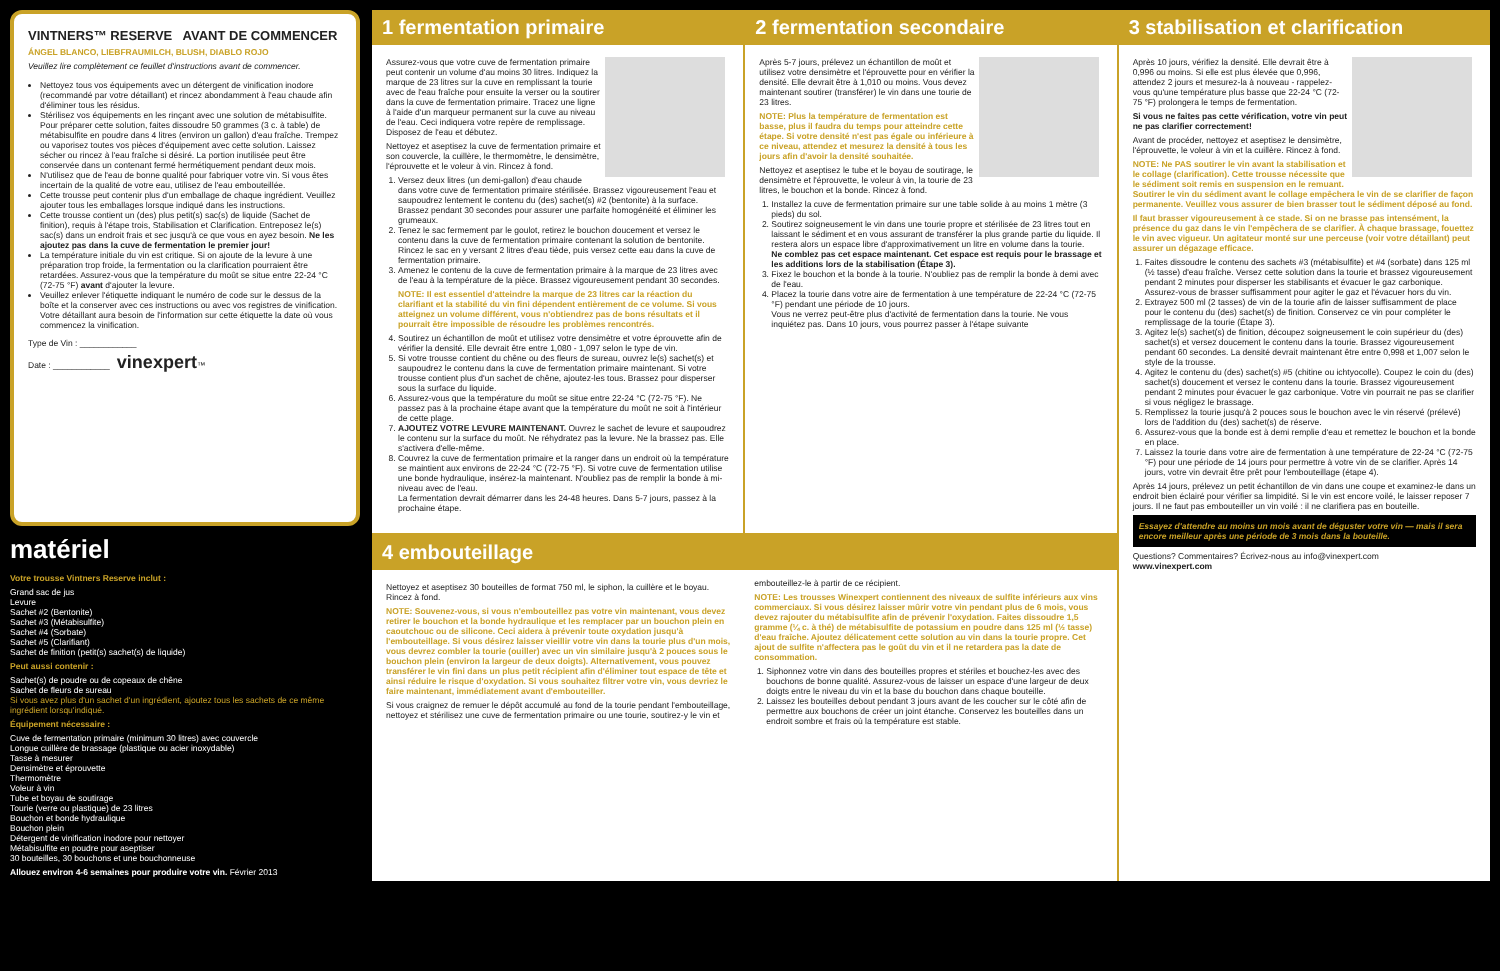VINTNERS™ RESERVE AVANT DE COMMENCER
ÁNGEL BLANCO, LIEBFRAUMILCH, BLUSH, DIABLO ROJO
Veuillez lire complètement ce feuillet d'instructions avant de commencer.
Nettoyez tous vos équipements avec un détergent de vinification inodore (recommandé par votre détaillant) et rincez abondamment à l'eau chaude afin d'éliminer tous les résidus.
Stérilisez vos équipements en les rinçant avec une solution de métabisulfite. Pour préparer cette solution, faites dissoudre 50 grammes (3 c. à table) de métabisulfite en poudre dans 4 litres (environ un gallon) d'eau fraîche. Trempez ou vaporisez toutes vos pièces d'équipement avec cette solution. Laissez sécher ou rincez à l'eau fraîche si désiré. La portion inutilisée peut être conservée dans un contenant fermé hermétiquement pendant deux mois.
N'utilisez que de l'eau de bonne qualité pour fabriquer votre vin. Si vous êtes incertain de la qualité de votre eau, utilisez de l'eau embouteillée.
Cette trousse peut contenir plus d'un emballage de chaque ingrédient. Veuillez ajouter tous les emballages lorsque indiqué dans les instructions.
Cette trousse contient un (des) plus petit(s) sac(s) de liquide (Sachet de finition), requis à l'étape trois, Stabilisation et Clarification. Entreposez le(s) sac(s) dans un endroit frais et sec jusqu'à ce que vous en ayez besoin. Ne les ajoutez pas dans la cuve de fermentation le premier jour!
La température initiale du vin est critique. Si on ajoute de la levure à une préparation trop froide, la fermentation ou la clarification pourraient être retardées. Assurez-vous que la température du moût se situe entre 22-24 °C (72-75 °F) avant d'ajouter la levure.
Veuillez enlever l'étiquette indiquant le numéro de code sur le dessus de la boîte et la conserver avec ces instructions ou avec vos registres de vinification. Votre détaillant aura besoin de l'information sur cette étiquette la date où vous commencez la vinification.
Type de Vin : ____________
Date : ____________ vinexpert™
matériel
Votre trousse Vintners Reserve inclut :
Grand sac de jus
Levure
Sachet #2 (Bentonite)
Sachet #3 (Métabisulfite)
Sachet #4 (Sorbate)
Sachet #5 (Clarifiant)
Sachet de finition (petit(s) sachet(s) de liquide)
Peut aussi contenir :
Sachet(s) de poudre ou de copeaux de chêne
Sachet de fleurs de sureau
Si vous avez plus d'un sachet d'un ingrédient, ajoutez tous les sachets de ce même ingrédient lorsqu'indiqué.
Équipement nécessaire :
Cuve de fermentation primaire (minimum 30 litres) avec couvercle
Longue cuillère de brassage (plastique ou acier inoxydable)
Tasse à mesurer
Densimètre et éprouvette
Thermomètre
Voleur à vin
Tube et boyau de soutirage
Tourie (verre ou plastique) de 23 litres
Bouchon et bonde hydraulique
Bouchon plein
Détergent de vinification inodore pour nettoyer
Métabisulfite en poudre pour aseptiser
30 bouteilles, 30 bouchons et une bouchonneuse
Allouez environ 4-6 semaines pour produire votre vin. Février 2013
1 fermentation primaire
Assurez-vous que votre cuve de fermentation primaire peut contenir un volume d'au moins 30 litres. Indiquez la marque de 23 litres sur la cuve en remplissant la tourie avec de l'eau fraîche pour ensuite la verser ou la soutirer dans la cuve de fermentation primaire. Tracez une ligne à l'aide d'un marqueur permanent sur la cuve au niveau de l'eau. Ceci indiquera votre repère de remplissage. Disposez de l'eau et débutez.
Nettoyez et aseptisez la cuve de fermentation primaire et son couvercle, la cuillère, le thermomètre, le densimètre, l'éprouvette et le voleur à vin. Rincez à fond.
1. Versez deux litres (un demi-gallon) d'eau chaude dans votre cuve de fermentation primaire stérilisée. Brassez vigoureusement l'eau et saupoudrez lentement le contenu du (des) sachet(s) #2 (bentonite) à la surface. Brassez pendant 30 secondes pour assurer une parfaite homogénéité et éliminer les grumeaux.
2. Tenez le sac fermement par le goulot, retirez le bouchon doucement et versez le contenu dans la cuve de fermentation primaire contenant la solution de bentonite. Rincez le sac en y versant 2 litres d'eau tiède, puis versez cette eau dans la cuve de fermentation primaire.
3. Amenez le contenu de la cuve de fermentation primaire à la marque de 23 litres avec de l'eau à la température de la pièce. Brassez vigoureusement pendant 30 secondes.
NOTE: Il est essentiel d'atteindre la marque de 23 litres car la réaction du clarifiant et la stabilité du vin fini dépendent entièrement de ce volume. Si vous atteignez un volume différent, vous n'obtiendrez pas de bons résultats et il pourrait être impossible de résoudre les problèmes rencontrés.
4. Soutirez un échantillon de moût et utilisez votre densimètre et votre éprouvette afin de vérifier la densité. Elle devrait être entre 1,080 - 1,097 selon le type de vin.
5. Si votre trousse contient du chêne ou des fleurs de sureau, ouvrez le(s) sachet(s) et saupoudrez le contenu dans la cuve de fermentation primaire maintenant. Si votre trousse contient plus d'un sachet de chêne, ajoutez-les tous. Brassez pour disperser sous la surface du liquide.
6. Assurez-vous que la température du moût se situe entre 22-24 °C (72-75 °F). Ne passez pas à la prochaine étape avant que la température du moût ne soit à l'intérieur de cette plage.
7. AJOUTEZ VOTRE LEVURE MAINTENANT. Ouvrez le sachet de levure et saupoudrez le contenu sur la surface du moût. Ne réhydratez pas la levure. Ne la brassez pas. Elle s'activera d'elle-même.
8. Couvrez la cuve de fermentation primaire et la ranger dans un endroit où la température se maintient aux environs de 22-24 °C (72-75 °F). Si votre cuve de fermentation utilise une bonde hydraulique, insérez-la maintenant. N'oubliez pas de remplir la bonde à mi-niveau avec de l'eau.
La fermentation devrait démarrer dans les 24-48 heures. Dans 5-7 jours, passez à la prochaine étape.
2 fermentation secondaire
Après 5-7 jours, prélevez un échantillon de moût et utilisez votre densimètre et l'éprouvette pour en vérifier la densité. Elle devrait être à 1,010 ou moins. Vous devez maintenant soutirer (transférer) le vin dans une tourie de 23 litres.
NOTE: Plus la température de fermentation est basse, plus il faudra du temps pour atteindre cette étape. Si votre densité n'est pas égale ou inférieure à ce niveau, attendez et mesurez la densité à tous les jours afin d'avoir la densité souhaitée.
Nettoyez et aseptisez le tube et le boyau de soutirage, le densimètre et l'éprouvette, le voleur à vin, la tourie de 23 litres, le bouchon et la bonde. Rincez à fond.
1. Installez la cuve de fermentation primaire sur une table solide à au moins 1 mètre (3 pieds) du sol.
2. Soutirez soigneusement le vin dans une tourie propre et stérilisée de 23 litres tout en laissant le sédiment et en vous assurant de transférer la plus grande partie du liquide. Il restera alors un espace libre d'approximativement un litre en volume dans la tourie.
Ne comblez pas cet espace maintenant. Cet espace est requis pour le brassage et les additions lors de la stabilisation (Étape 3).
3. Fixez le bouchon et la bonde à la tourie. N'oubliez pas de remplir la bonde à demi avec de l'eau.
4. Placez la tourie dans votre aire de fermentation à une température de 22-24 °C (72-75 °F) pendant une période de 10 jours.
Vous ne verrez peut-être plus d'activité de fermentation dans la tourie. Ne vous inquiétez pas. Dans 10 jours, vous pourrez passer à l'étape suivante
3 stabilisation et clarification
Après 10 jours, vérifiez la densité. Elle devrait être à 0,996 ou moins. Si elle est plus élevée que 0,996, attendez 2 jours et mesurez-la à nouveau - rappelez-vous qu'une température plus basse que 22-24 °C (72-75 °F) prolongera le temps de fermentation.
Si vous ne faites pas cette vérification, votre vin peut ne pas clarifier correctement!
Avant de procéder, nettoyez et aseptisez le densimètre, l'éprouvette, le voleur à vin et la cuillère. Rincez à fond.
NOTE: Ne PAS soutirer le vin avant la stabilisation et le collage (clarification). Cette trousse nécessite que le sédiment soit remis en suspension en le remuant. Soutirer le vin du sédiment avant le collage empêchera le vin de se clarifier de façon permanente. Veuillez vous assurer de bien brasser tout le sédiment déposé au fond.
Il faut brasser vigoureusement à ce stade. Si on ne brasse pas intensément, la présence du gaz dans le vin l'empêchera de se clarifier. À chaque brassage, fouettez le vin avec vigueur. Un agitateur monté sur une perceuse (voir votre détaillant) peut assurer un dégazage efficace.
1. Faites dissoudre le contenu des sachets #3 (métabisulfite) et #4 (sorbate) dans 125 ml (½ tasse) d'eau fraîche. Versez cette solution dans la tourie et brassez vigoureusement pendant 2 minutes pour disperser les stabilisants et évacuer le gaz carbonique. Assurez-vous de brasser suffisamment pour agiter le gaz et l'évacuer hors du vin.
2. Extrayez 500 ml (2 tasses) de vin de la tourie afin de laisser suffisamment de place pour le contenu du (des) sachet(s) de finition. Conservez ce vin pour compléter le remplissage de la tourie (Étape 3).
3. Agitez le(s) sachet(s) de finition, découpez soigneusement le coin supérieur du (des) sachet(s) et versez doucement le contenu dans la tourie. Brassez vigoureusement pendant 60 secondes. La densité devrait maintenant être entre 0,998 et 1,007 selon le style de la trousse.
4. Agitez le contenu du (des) sachet(s) #5 (chitine ou ichtyocolle). Coupez le coin du (des) sachet(s) doucement et versez le contenu dans la tourie. Brassez vigoureusement pendant 2 minutes pour évacuer le gaz carbonique. Votre vin pourrait ne pas se clarifier si vous négligez le brassage.
5. Remplissez la tourie jusqu'à 2 pouces sous le bouchon avec le vin réservé (prélevé) lors de l'addition du (des) sachet(s) de réserve.
6. Assurez-vous que la bonde est à demi remplie d'eau et remettez le bouchon et la bonde en place.
7. Laissez la tourie dans votre aire de fermentation à une température de 22-24 °C (72-75 °F) pour une période de 14 jours pour permettre à votre vin de se clarifier. Après 14 jours, votre vin devrait être prêt pour l'embouteillage (étape 4).
Après 14 jours, prélevez un petit échantillon de vin dans une coupe et examinez-le dans un endroit bien éclairé pour vérifier sa limpidité. Si le vin est encore voilé, le laisser reposer 7 jours. Il ne faut pas embouteiller un vin voilé : il ne clarifiera pas en bouteille.
Essayez d'attendre au moins un mois avant de déguster votre vin — mais il sera encore meilleur après une période de 3 mois dans la bouteille.
Questions? Commentaires? Écrivez-nous au info@vinexpert.com
www.vinexpert.com
4 embouteillage
Nettoyez et aseptisez 30 bouteilles de format 750 ml, le siphon, la cuillère et le boyau. Rincez à fond.
NOTE: Souvenez-vous, si vous n'embouteillez pas votre vin maintenant, vous devez retirer le bouchon et la bonde hydraulique et les remplacer par un bouchon plein en caoutchouc ou de silicone. Ceci aidera à prévenir toute oxydation jusqu'à l'embouteillage. Si vous désirez laisser vieillir votre vin dans la tourie plus d'un mois, vous devrez combler la tourie (ouiller) avec un vin similaire jusqu'à 2 pouces sous le bouchon plein (environ la largeur de deux doigts). Alternativement, vous pouvez transférer le vin fini dans un plus petit récipient afin d'éliminer tout espace de tête et ainsi réduire le risque d'oxydation. Si vous souhaitez filtrer votre vin, vous devriez le faire maintenant, immédiatement avant d'embouteiller.
Si vous craignez de remuer le dépôt accumulé au fond de la tourie pendant l'embouteillage, nettoyez et stérilisez une cuve de fermentation primaire ou une tourie, soutirez-y le vin et embouteillez-le à partir de ce récipient.
NOTE: Les trousses Winexpert contiennent des niveaux de sulfite inférieurs aux vins commerciaux. Si vous désirez laisser mûrir votre vin pendant plus de 6 mois, vous devez rajouter du métabisulfite afin de prévenir l'oxydation. Faites dissoudre 1,5 gramme (¼ c. à thé) de métabisulfite de potassium en poudre dans 125 ml (½ tasse) d'eau fraîche. Ajoutez délicatement cette solution au vin dans la tourie propre. Cet ajout de sulfite n'affectera pas le goût du vin et il ne retardera pas la date de consommation.
1. Siphonnez votre vin dans des bouteilles propres et stériles et bouchez-les avec des bouchons de bonne qualité. Assurez-vous de laisser un espace d'une largeur de deux doigts entre le niveau du vin et la base du bouchon dans chaque bouteille.
2. Laissez les bouteilles debout pendant 3 jours avant de les coucher sur le côté afin de permettre aux bouchons de créer un joint étanche. Conservez les bouteilles dans un endroit sombre et frais où la température est stable.